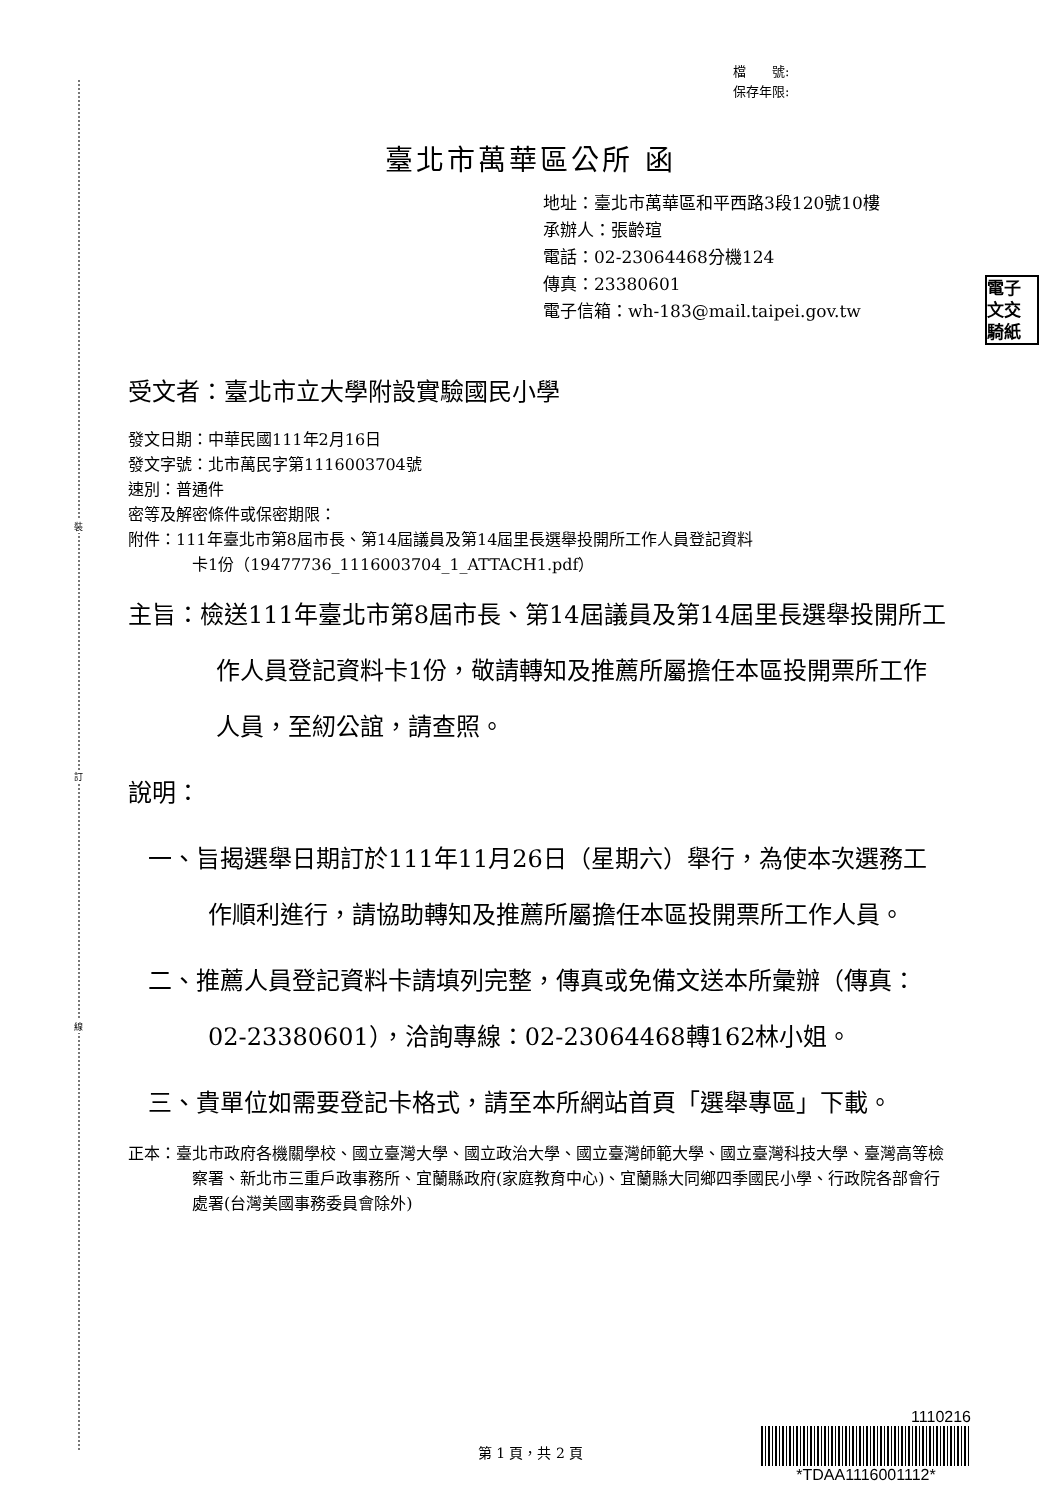裝
訂
線
檔　　號:
保存年限:
臺北市萬華區公所 函
地址：臺北市萬華區和平西路3段120號10樓
承辦人：張齡瑄
電話：02-23064468分機124
傳真：23380601
電子信箱：wh-183@mail.taipei.gov.tw
電子
文交
騎紙
受文者：臺北市立大學附設實驗國民小學
發文日期：中華民國111年2月16日
發文字號：北市萬民字第1116003704號
速別：普通件
密等及解密條件或保密期限：
附件：111年臺北市第8屆市長、第14屆議員及第14屆里長選舉投開所工作人員登記資料
卡1份（19477736_1116003704_1_ATTACH1.pdf）
主旨：檢送111年臺北市第8屆市長、第14屆議員及第14屆里長選舉投開所工作人員登記資料卡1份，敬請轉知及推薦所屬擔任本區投開票所工作人員，至紉公誼，請查照。
說明：
一、旨揭選舉日期訂於111年11月26日（星期六）舉行，為使本次選務工作順利進行，請協助轉知及推薦所屬擔任本區投開票所工作人員。
二、推薦人員登記資料卡請填列完整，傳真或免備文送本所彙辦（傳真：02-23380601），洽詢專線：02-23064468轉162林小姐。
三、貴單位如需要登記卡格式，請至本所網站首頁「選舉專區」下載。
正本：臺北市政府各機關學校、國立臺灣大學、國立政治大學、國立臺灣師範大學、國立臺灣科技大學、臺灣高等檢察署、新北市三重戶政事務所、宜蘭縣政府(家庭教育中心)、宜蘭縣大同鄉四季國民小學、行政院各部會行處署(台灣美國事務委員會除外)
第 1 頁，共 2 頁
1110216
*TDAA1116001112*